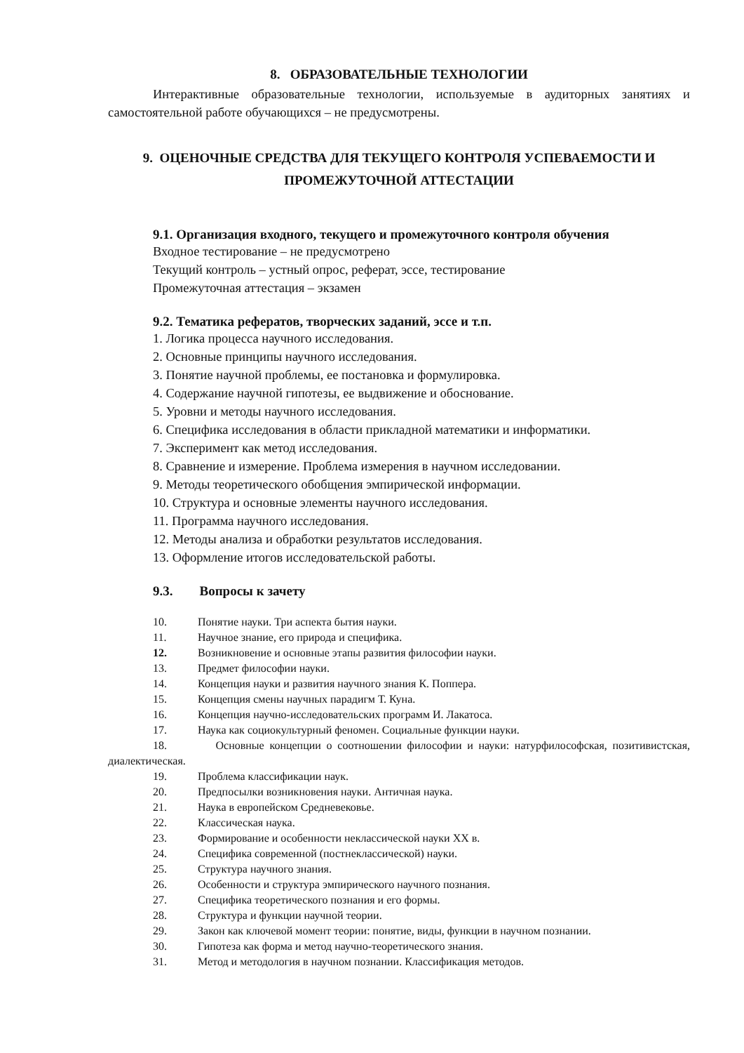8. ОБРАЗОВАТЕЛЬНЫЕ ТЕХНОЛОГИИ
Интерактивные образовательные технологии, используемые в аудиторных занятиях и самостоятельной работе обучающихся – не предусмотрены.
9. ОЦЕНОЧНЫЕ СРЕДСТВА ДЛЯ ТЕКУЩЕГО КОНТРОЛЯ УСПЕВАЕМОСТИ И ПРОМЕЖУТОЧНОЙ АТТЕСТАЦИИ
9.1. Организация входного, текущего и промежуточного контроля обучения
Входное тестирование – не предусмотрено
Текущий контроль – устный опрос, реферат, эссе, тестирование
Промежуточная аттестация – экзамен
9.2. Тематика рефератов, творческих заданий, эссе и т.п.
1. Логика процесса научного исследования.
2. Основные принципы научного исследования.
3. Понятие научной проблемы, ее постановка и формулировка.
4. Содержание научной гипотезы, ее выдвижение и обоснование.
5. Уровни и методы научного исследования.
6. Специфика исследования в области прикладной математики и информатики.
7. Эксперимент как метод исследования.
8. Сравнение и измерение. Проблема измерения в научном исследовании.
9. Методы теоретического обобщения эмпирической информации.
10. Структура и основные элементы научного исследования.
11. Программа научного исследования.
12. Методы анализа и обработки результатов исследования.
13. Оформление итогов исследовательской работы.
9.3. Вопросы к зачету
10. Понятие науки. Три аспекта бытия науки.
11. Научное знание, его природа и специфика.
12. Возникновение и основные этапы развития философии науки.
13. Предмет философии науки.
14. Концепция науки и развития научного знания К. Поппера.
15. Концепция смены научных парадигм Т. Куна.
16. Концепция научно-исследовательских программ И. Лакатоса.
17. Наука как социокультурный феномен. Социальные функции науки.
18. Основные концепции о соотношении философии и науки: натурфилософская, позитивистская, диалектическая.
19. Проблема классификации наук.
20. Предпосылки возникновения науки. Античная наука.
21. Наука в европейском Средневековье.
22. Классическая наука.
23. Формирование и особенности неклассической науки XX в.
24. Специфика современной (постнеклассической) науки.
25. Структура научного знания.
26. Особенности и структура эмпирического научного познания.
27. Специфика теоретического познания и его формы.
28. Структура и функции научной теории.
29. Закон как ключевой момент теории: понятие, виды, функции в научном познании.
30. Гипотеза как форма и метод научно-теоретического знания.
31. Метод и методология в научном познании. Классификация методов.